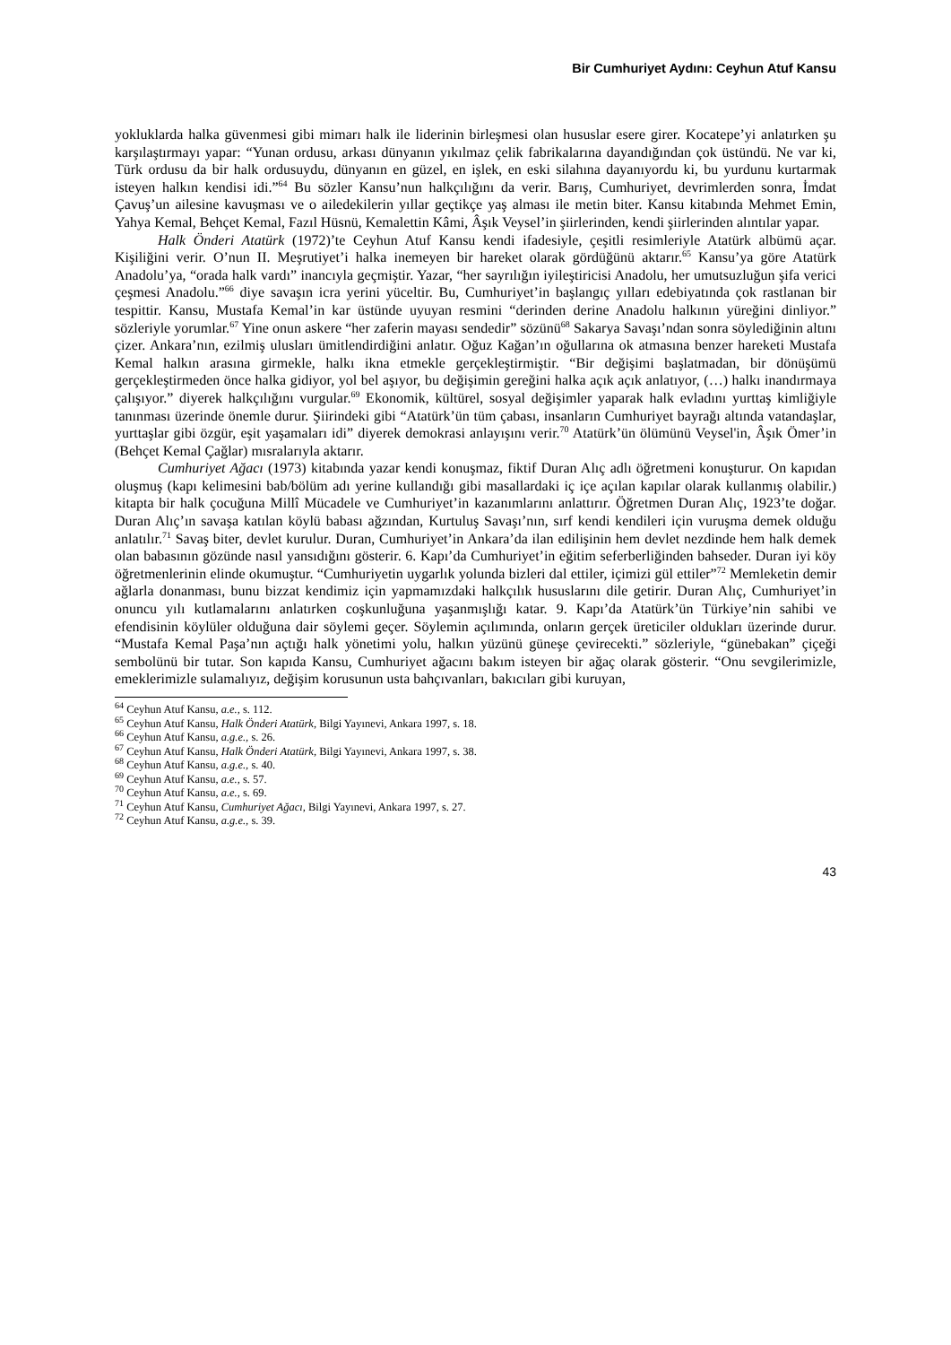Bir Cumhuriyet Aydını: Ceyhun Atuf Kansu
yokluklarda halka güvenmesi gibi mimarı halk ile liderinin birleşmesi olan hususlar esere girer. Kocatepe’yi anlatırken şu karşılaştırmayı yapar: “Yunan ordusu, arkası dünyanın yıkılmaz çelik fabrikalarına dayandığından çok üstündü. Ne var ki, Türk ordusu da bir halk ordusuydu, dünyanın en güzel, en işlek, en eski silahına dayanıyordu ki, bu yurdunu kurtarmak isteyen halkın kendisi idi.”<sup>64</sup> Bu sözler Kansu’nun halkçılığını da verir. Barış, Cumhuriyet, devrimlerden sonra, İmdat Çavuş’un ailesine kavuşması ve o ailedekilerin yıllar geçtikçe yaş alması ile metin biter. Kansu kitabında Mehmet Emin, Yahya Kemal, Behçet Kemal, Fazıl Hüsnü, Kemalettin Kâmi, Âşık Veysel’in şiirlerinden, kendi şiirlerinden alıntılar yapar.
Halk Önderi Atatürk (1972)’te Ceyhun Atuf Kansu kendi ifadesiyle, çeşitli resimleriyle Atatürk albümü açar. Kişiliğini verir. O’nun II. Meşrutiyet’i halka inemeyen bir hareket olarak gördüğünü aktarır.<sup>65</sup> Kansu’ya göre Atatürk Anadolu’ya, “orada halk vardı” inancıyla geçmiştir. Yazar, “her sayrılığın iyileştiricisi Anadolu, her umutsuzluğun şifa verici çeşmesi Anadolu.”<sup>66</sup> diye savaşın icra yerini yüceltir. Bu, Cumhuriyet’in başlangıç yılları edebiyatında çok rastlanan bir tespittir. Kansu, Mustafa Kemal’in kar üstünde uyuyan resmini “derinden derine Anadolu halkının yüreğini dinliyor.” sözleriyle yorumlar.<sup>67</sup> Yine onun askere “her zaferin mayası sendedir” sözünü<sup>68</sup> Sakarya Savaşı’ndan sonra söylediğinin altını çizer. Ankara’nın, ezilmiş ulusları ümitlendirdiğini anlatır. Oğuz Kağan’ın oğullarına ok atmasına benzer hareketi Mustafa Kemal halkın arasına girmekle, halkı ikna etmekle gerçekleştirmiştir. “Bir değişimi başlatmadan, bir dönüşümü gerçekleştirmeden önce halka gidiyor, yol bel aşıyor, bu değişimin gereğini halka açık açık anlatıyor, (…) halkı inandırmaya çalışıyor.” diyerek halkçılığını vurgular.<sup>69</sup> Ekonomik, kültürel, sosyal değişimler yaparak halk evladını yurttaş kimliğiyle tanınması üzerinde önemle durur. Şiirindeki gibi “Atatürk’ün tüm çabası, insanların Cumhuriyet bayrağı altında vatandaşlar, yurttaşlar gibi özgür, eşit yaşamaları idi” diyerek demokrasi anlayışını verir.<sup>70</sup> Atatürk’ün ölümünü Veysel'in, Âşık Ömer’in (Behçet Kemal Çağlar) mısralarıyla aktarır.
Cumhuriyet Ağacı (1973) kitabında yazar kendi konuşmaz, fiktif Duran Alıç adlı öğretmeni konuşturur. On kapıdan oluşmuş (kapı kelimesini bab/bölüm adı yerine kullandığı gibi masallardaki iç içe açılan kapılar olarak kullanmış olabilir.) kitapta bir halk çocuğuna Millî Mücadele ve Cumhuriyet’in kazanımlarını anlattırır. Öğretmen Duran Alıç, 1923’te doğar. Duran Alıç’ın savaşa katılan köylü babası ağzından, Kurtuluş Savaşı’nın, sırf kendi kendileri için vuruşma demek olduğu anlatılır.<sup>71</sup> Savaş biter, devlet kurulur. Duran, Cumhuriyet’in Ankara’da ilan edilişinin hem devlet nezdinde hem halk demek olan babasının gözünde nasıl yansıdığını gösterir. 6. Kapı’da Cumhuriyet’in eğitim seferberliğinden bahseder. Duran iyi köy öğretmenlerinin elinde okumuştur. “Cumhuriyetin uygarlık yolunda bizleri dal ettiler, içimizi gül ettiler”<sup>72</sup> Memleketin demir ağlarla donanması, bunu bizzat kendimiz için yapmamızdaki halkçılık hususlarını dile getirir. Duran Alıç, Cumhuriyet’in onuncu yılı kutlamalarını anlatırken coşkunluğuna yaşanmışlığı katar. 9. Kapı’da Atatürk’ün Türkiye’nin sahibi ve efendisinin köylüler olduğuna dair söylemi geçer. Söylemin açılımında, onların gerçek üreticiler oldukları üzerinde durur. “Mustafa Kemal Paşa’nın açtığı halk yönetimi yolu, halkın yüzünü güneşe çevirecekti.” sözleriyle, “günebakan” çiçeği sembolünü bir tutar. Son kapıda Kansu, Cumhuriyet ağacını bakım isteyen bir ağaç olarak gösterir. “Onu sevgilerimizle, emeklerimizle sulamalıyız, değişim korusunun usta bahçıvanları, bakıcıları gibi kuruyan,
<sup>64</sup> Ceyhun Atuf Kansu, a.e., s. 112.
<sup>65</sup> Ceyhun Atuf Kansu, Halk Önderi Atatürk, Bilgi Yayınevi, Ankara 1997, s. 18.
<sup>66</sup> Ceyhun Atuf Kansu, a.g.e., s. 26.
<sup>67</sup> Ceyhun Atuf Kansu, Halk Önderi Atatürk, Bilgi Yayınevi, Ankara 1997, s. 38.
<sup>68</sup> Ceyhun Atuf Kansu, a.g.e., s. 40.
<sup>69</sup> Ceyhun Atuf Kansu, a.e., s. 57.
<sup>70</sup> Ceyhun Atuf Kansu, a.e., s. 69.
<sup>71</sup> Ceyhun Atuf Kansu, Cumhuriyet Ağacı, Bilgi Yayınevi, Ankara 1997, s. 27.
<sup>72</sup> Ceyhun Atuf Kansu, a.g.e., s. 39.
43